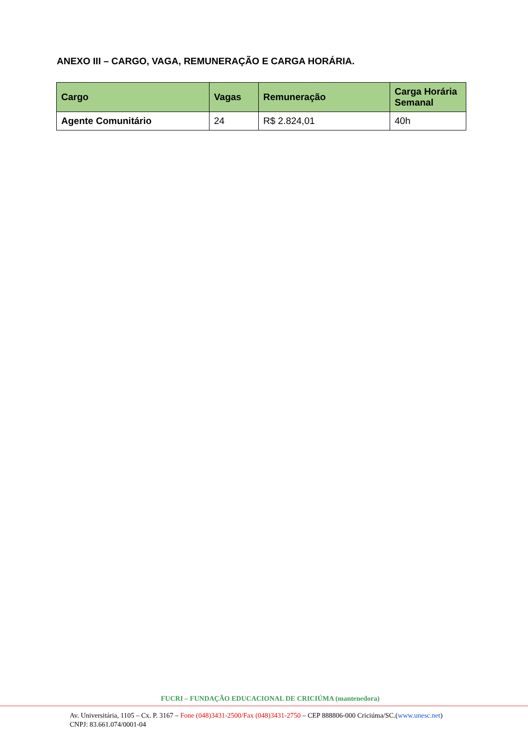ANEXO III – CARGO, VAGA, REMUNERAÇÃO E CARGA HORÁRIA.
| Cargo | Vagas | Remuneração | Carga Horária Semanal |
| --- | --- | --- | --- |
| Agente Comunitário | 24 | R$ 2.824,01 | 40h |
FUCRI – FUNDAÇÃO EDUCACIONAL DE CRICIÚMA (mantenedora)
Av. Universitária, 1105 – Cx. P. 3167 – Fone (048)3431-2500/Fax (048)3431-2750 – CEP 888806-000 Criciúma/SC.(www.unesc.net)
CNPJ: 83.661.074/0001-04